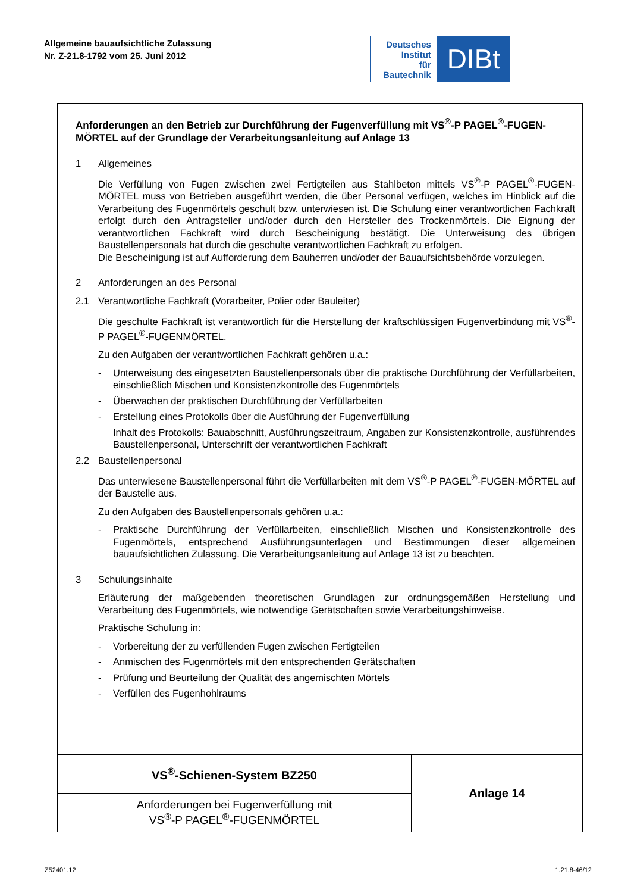Allgemeine bauaufsichtliche Zulassung
Nr. Z-21.8-1792 vom 25. Juni 2012
Deutsches
Institut
für
Bautechnik
DIBt
Anforderungen an den Betrieb zur Durchführung der Fugenverfüllung mit VS<sup>®</sup>-P PAGEL<sup>®</sup>-FUGEN-MÖRTEL auf der Grundlage der Verarbeitungsanleitung auf Anlage 13
1 Allgemeines
Die Verfüllung von Fugen zwischen zwei Fertigteilen aus Stahlbeton mittels VS<sup>®</sup>-P PAGEL<sup>®</sup>-FUGEN-MÖRTEL muss von Betrieben ausgeführt werden, die über Personal verfügen, welches im Hinblick auf die Verarbeitung des Fugenmörtels geschult bzw. unterwiesen ist. Die Schulung einer verantwortlichen Fachkraft erfolgt durch den Antragsteller und/oder durch den Hersteller des Trockenmörtels. Die Eignung der verantwortlichen Fachkraft wird durch Bescheinigung bestätigt. Die Unterweisung des übrigen Baustellenpersonals hat durch die geschulte verantwortlichen Fachkraft zu erfolgen.
Die Bescheinigung ist auf Aufforderung dem Bauherren und/oder der Bauaufsichtsbehörde vorzulegen.
2 Anforderungen an des Personal
2.1 Verantwortliche Fachkraft (Vorarbeiter, Polier oder Bauleiter)
Die geschulte Fachkraft ist verantwortlich für die Herstellung der kraftschlüssigen Fugenverbindung mit VS<sup>®</sup>-P PAGEL<sup>®</sup>-FUGENMÖRTEL.
Zu den Aufgaben der verantwortlichen Fachkraft gehören u.a.:
- Unterweisung des eingesetzten Baustellenpersonals über die praktische Durchführung der Verfüllarbeiten, einschließlich Mischen und Konsistenzkontrolle des Fugenmörtels
- Überwachen der praktischen Durchführung der Verfüllarbeiten
- Erstellung eines Protokolls über die Ausführung der Fugenverfüllung
Inhalt des Protokolls: Bauabschnitt, Ausführungszeitraum, Angaben zur Konsistenzkontrolle, ausführendes Baustellenpersonal, Unterschrift der verantwortlichen Fachkraft
2.2 Baustellenpersonal
Das unterwiesene Baustellenpersonal führt die Verfüllarbeiten mit dem VS<sup>®</sup>-P PAGEL<sup>®</sup>-FUGEN-MÖRTEL auf der Baustelle aus.
Zu den Aufgaben des Baustellenpersonals gehören u.a.:
- Praktische Durchführung der Verfüllarbeiten, einschließlich Mischen und Konsistenzkontrolle des Fugenmörtels, entsprechend Ausführungsunterlagen und Bestimmungen dieser allgemeinen bauaufsichtlichen Zulassung. Die Verarbeitungsanleitung auf Anlage 13 ist zu beachten.
3 Schulungsinhalte
Erläuterung der maßgebenden theoretischen Grundlagen zur ordnungsgemäßen Herstellung und Verarbeitung des Fugenmörtels, wie notwendige Gerätschaften sowie Verarbeitungshinweise.
Praktische Schulung in:
- Vorbereitung der zu verfüllenden Fugen zwischen Fertigteilen
- Anmischen des Fugenmörtels mit den entsprechenden Gerätschaften
- Prüfung und Beurteilung der Qualität des angemischten Mörtels
- Verfüllen des Fugenhohlraums
| VS<sup>®</sup>-Schienen-System BZ250 | Anlage 14 |
| Anforderungen bei Fugenverfüllung mit VS<sup>®</sup>-P PAGEL<sup>®</sup>-FUGENMÖRTEL | |
Z52401.12 1.21.8-46/12